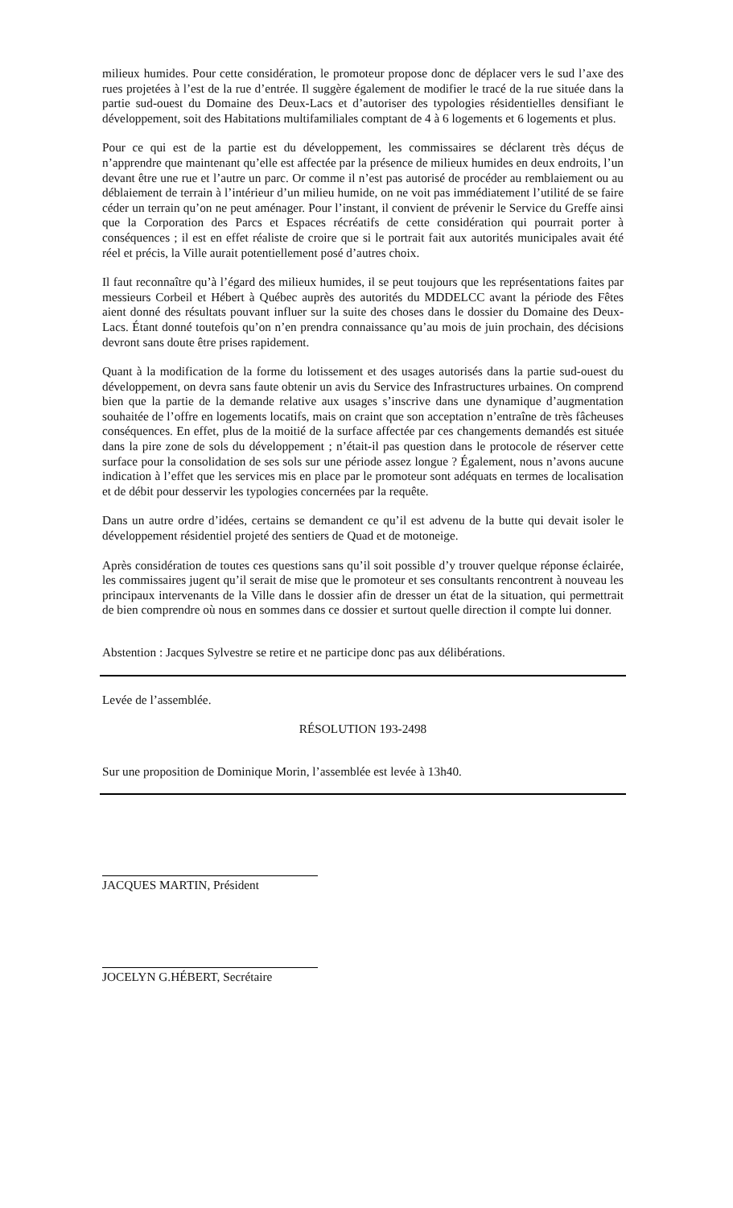milieux humides. Pour cette considération, le promoteur propose donc de déplacer vers le sud l’axe des rues projetées à l’est de la rue d’entrée. Il suggère également de modifier le tracé de la rue située dans la partie sud-ouest du Domaine des Deux-Lacs et d’autoriser des typologies résidentielles densifiant le développement, soit des Habitations multifamiliales comptant de 4 à 6 logements et 6 logements et plus.
Pour ce qui est de la partie est du développement, les commissaires se déclarent très déçus de n’apprendre que maintenant qu’elle est affectée par la présence de milieux humides en deux endroits, l’un devant être une rue et l’autre un parc. Or comme il n’est pas autorisé de procéder au remblaiement ou au déblaiement de terrain à l’intérieur d’un milieu humide, on ne voit pas immédiatement l’utilité de se faire céder un terrain qu’on ne peut aménager. Pour l’instant, il convient de prévenir le Service du Greffe ainsi que la Corporation des Parcs et Espaces récréatifs de cette considération qui pourrait porter à conséquences ; il est en effet réaliste de croire que si le portrait fait aux autorités municipales avait été réel et précis, la Ville aurait potentiellement posé d’autres choix.
Il faut reconnaître qu’à l’égard des milieux humides, il se peut toujours que les représentations faites par messieurs Corbeil et Hébert à Québec auprès des autorités du MDDELCC avant la période des Fêtes aient donné des résultats pouvant influer sur la suite des choses dans le dossier du Domaine des Deux-Lacs. Étant donné toutefois qu’on n’en prendra connaissance qu’au mois de juin prochain, des décisions devront sans doute être prises rapidement.
Quant à la modification de la forme du lotissement et des usages autorisés dans la partie sud-ouest du développement, on devra sans faute obtenir un avis du Service des Infrastructures urbaines. On comprend bien que la partie de la demande relative aux usages s’inscrive dans une dynamique d’augmentation souhaitée de l’offre en logements locatifs, mais on craint que son acceptation n’entraîne de très fâcheuses conséquences. En effet, plus de la moitié de la surface affectée par ces changements demandés est située dans la pire zone de sols du développement ; n’était-il pas question dans le protocole de réserver cette surface pour la consolidation de ses sols sur une période assez longue ? Également, nous n’avons aucune indication à l’effet que les services mis en place par le promoteur sont adéquats en termes de localisation et de débit pour desservir les typologies concernées par la requête.
Dans un autre ordre d’idées, certains se demandent ce qu’il est advenu de la butte qui devait isoler le développement résidentiel projeté des sentiers de Quad et de motoneige.
Après considération de toutes ces questions sans qu’il soit possible d’y trouver quelque réponse éclairée, les commissaires jugent qu’il serait de mise que le promoteur et ses consultants rencontrent à nouveau les principaux intervenants de la Ville dans le dossier afin de dresser un état de la situation, qui permettrait de bien comprendre où nous en sommes dans ce dossier et surtout quelle direction il compte lui donner.
Abstention : Jacques Sylvestre se retire et ne participe donc pas aux délibérations.
Levée de l’assemblée.
RÉSOLUTION 193-2498
Sur une proposition de Dominique Morin, l’assemblée est levée à 13h40.
JACQUES MARTIN, Président
JOCELYN G.HÉBERT, Secrétaire